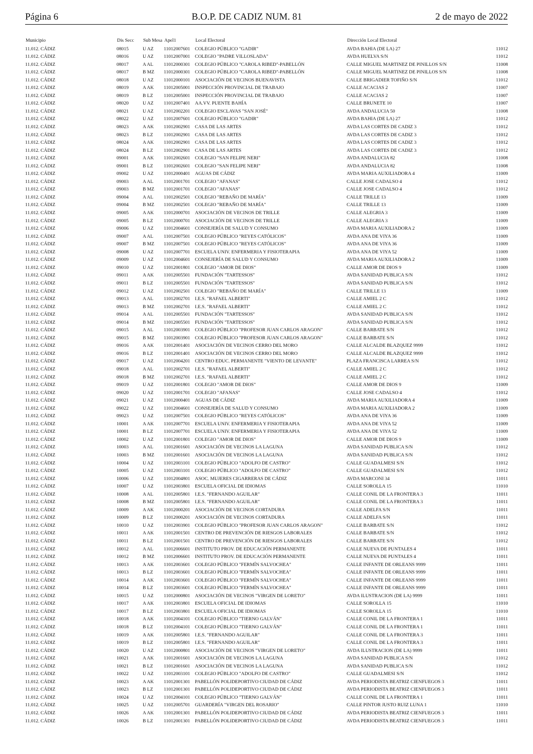Página 6 B.O.P. DE CADIZ NUM. 81 2 de mayo de 2022
| Municipio | Dis Secc | Sub Mesa | Apel1 | Local Electoral | Dirección Local Electoral | |
| --- | --- | --- | --- | --- | --- | --- |
| 11.012. CÁDIZ | 08015 | U AZ | 11012007601 | COLEGIO PÚBLICO "GADIR" | AVDA BAHIA (DE LA) 27 | 11012 |
| 11.012. CÁDIZ | 08016 | U AZ | 11012007001 | COLEGIO "PADRE VILLOSLADA" | AVDA HUELVA S/N | 11012 |
| 11.012. CÁDIZ | 08017 | A AL | 11012000301 | COLEGIO PÚBLICO "CAROLA RIBED"-PABELLÓN | CALLE MIGUEL MARTINEZ DE PINILLOS S/N | 11008 |
| 11.012. CÁDIZ | 08017 | B MZ | 11012000301 | COLEGIO PÚBLICO "CAROLA RIBED"-PABELLÓN | CALLE MIGUEL MARTINEZ DE PINILLOS S/N | 11008 |
| 11.012. CÁDIZ | 08018 | U AZ | 11012000101 | ASOCIACIÓN DE VECINOS BUENAVISTA | CALLE BRIGADIER TOFIÑO S/N | 11012 |
| 11.012. CÁDIZ | 08019 | A AK | 11012005001 | INSPECCIÓN PROVINCIAL DE TRABAJO | CALLE ACACIAS 2 | 11007 |
| 11.012. CÁDIZ | 08019 | B LZ | 11012005001 | INSPECCIÓN PROVINCIAL DE TRABAJO | CALLE ACACIAS 2 | 11007 |
| 11.012. CÁDIZ | 08020 | U AZ | 11012007401 | AA.VV. PUENTE BAHÍA | CALLE BRUNETE 10 | 11007 |
| 11.012. CÁDIZ | 08021 | U AZ | 11012002201 | COLEGIO ESCLAVAS "SAN JOSÉ" | AVDA ANDALUCIA 50 | 11008 |
| 11.012. CÁDIZ | 08022 | U AZ | 11012007601 | COLEGIO PÚBLICO "GADIR" | AVDA BAHIA (DE LA) 27 | 11012 |
| 11.012. CÁDIZ | 08023 | A AK | 11012002901 | CASA DE LAS ARTES | AVDA LAS CORTES DE CADIZ 3 | 11012 |
| 11.012. CÁDIZ | 08023 | B LZ | 11012002901 | CASA DE LAS ARTES | AVDA LAS CORTES DE CADIZ 3 | 11012 |
| 11.012. CÁDIZ | 08024 | A AK | 11012002901 | CASA DE LAS ARTES | AVDA LAS CORTES DE CADIZ 3 | 11012 |
| 11.012. CÁDIZ | 08024 | B LZ | 11012002901 | CASA DE LAS ARTES | AVDA LAS CORTES DE CADIZ 3 | 11012 |
| 11.012. CÁDIZ | 09001 | A AK | 11012002601 | COLEGIO "SAN FELIPE NERI" | AVDA ANDALUCIA 82 | 11008 |
| 11.012. CÁDIZ | 09001 | B LZ | 11012002601 | COLEGIO "SAN FELIPE NERI" | AVDA ANDALUCIA 82 | 11008 |
| 11.012. CÁDIZ | 09002 | U AZ | 11012000401 | AGUAS DE CÁDIZ | AVDA MARIA AUXILIADORA 4 | 11009 |
| 11.012. CÁDIZ | 09003 | A AL | 11012001701 | COLEGIO "AFANAS" | CALLE JOSE CADALSO 4 | 11012 |
| 11.012. CÁDIZ | 09003 | B MZ | 11012001701 | COLEGIO "AFANAS" | CALLE JOSE CADALSO 4 | 11012 |
| 11.012. CÁDIZ | 09004 | A AL | 11012002501 | COLEGIO "REBAÑO DE MARÍA" | CALLE TRILLE 13 | 11009 |
| 11.012. CÁDIZ | 09004 | B MZ | 11012002501 | COLEGIO "REBAÑO DE MARÍA" | CALLE TRILLE 13 | 11009 |
| 11.012. CÁDIZ | 09005 | A AK | 11012000701 | ASOCIACIÓN DE VECINOS DE TRILLE | CALLE ALEGRIA 3 | 11009 |
| 11.012. CÁDIZ | 09005 | B LZ | 11012000701 | ASOCIACIÓN DE VECINOS DE TRILLE | CALLE ALEGRIA 3 | 11009 |
| 11.012. CÁDIZ | 09006 | U AZ | 11012004601 | CONSEJERÍA DE SALUD Y CONSUMO | AVDA MARIA AUXILIADORA 2 | 11009 |
| 11.012. CÁDIZ | 09007 | A AL | 11012007501 | COLEGIO PÚBLICO "REYES CATÓLICOS" | AVDA ANA DE VIYA 36 | 11009 |
| 11.012. CÁDIZ | 09007 | B MZ | 11012007501 | COLEGIO PÚBLICO "REYES CATÓLICOS" | AVDA ANA DE VIYA 36 | 11009 |
| 11.012. CÁDIZ | 09008 | U AZ | 11012007701 | ESCUELA UNIV. ENFERMERIA Y FISIOTERAPIA | AVDA ANA DE VIYA 52 | 11009 |
| 11.012. CÁDIZ | 09009 | U AZ | 11012004601 | CONSEJERÍA DE SALUD Y CONSUMO | AVDA MARIA AUXILIADORA 2 | 11009 |
| 11.012. CÁDIZ | 09010 | U AZ | 11012001801 | COLEGIO "AMOR DE DIOS" | CALLE AMOR DE DIOS 9 | 11009 |
| 11.012. CÁDIZ | 09011 | A AK | 11012005501 | FUNDACIÓN "TARTESSOS" | AVDA SANIDAD PUBLICA S/N | 11012 |
| 11.012. CÁDIZ | 09011 | B LZ | 11012005501 | FUNDACIÓN "TARTESSOS" | AVDA SANIDAD PUBLICA S/N | 11012 |
| 11.012. CÁDIZ | 09012 | U AZ | 11012002501 | COLEGIO "REBAÑO DE MARÍA" | CALLE TRILLE 13 | 11009 |
| 11.012. CÁDIZ | 09013 | A AL | 11012002701 | I.E.S. "RAFAEL ALBERTI" | CALLE AMIEL 2 C | 11012 |
| 11.012. CÁDIZ | 09013 | B MZ | 11012002701 | I.E.S. "RAFAEL ALBERTI" | CALLE AMIEL 2 C | 11012 |
| 11.012. CÁDIZ | 09014 | A AL | 11012005501 | FUNDACIÓN "TARTESSOS" | AVDA SANIDAD PUBLICA S/N | 11012 |
| 11.012. CÁDIZ | 09014 | B MZ | 11012005501 | FUNDACIÓN "TARTESSOS" | AVDA SANIDAD PUBLICA S/N | 11012 |
| 11.012. CÁDIZ | 09015 | A AL | 11012003901 | COLEGIO PÚBLICO "PROFESOR JUAN CARLOS ARAGON" | CALLE BARBATE S/N | 11012 |
| 11.012. CÁDIZ | 09015 | B MZ | 11012003901 | COLEGIO PÚBLICO "PROFESOR JUAN CARLOS ARAGON" | CALLE BARBATE S/N | 11012 |
| 11.012. CÁDIZ | 09016 | A AK | 11012001401 | ASOCIACIÓN DE VECINOS CERRO DEL MORO | CALLE ALCALDE BLAZQUEZ 9999 | 11012 |
| 11.012. CÁDIZ | 09016 | B LZ | 11012001401 | ASOCIACIÓN DE VECINOS CERRO DEL MORO | CALLE ALCALDE BLAZQUEZ 9999 | 11012 |
| 11.012. CÁDIZ | 09017 | U AZ | 11012004201 | CENTRO EDUC. PERMANENTE "VIENTO DE LEVANTE" | PLAZA FRANCISCA LARREA S/N | 11012 |
| 11.012. CÁDIZ | 09018 | A AL | 11012002701 | I.E.S. "RAFAEL ALBERTI" | CALLE AMIEL 2 C | 11012 |
| 11.012. CÁDIZ | 09018 | B MZ | 11012002701 | I.E.S. "RAFAEL ALBERTI" | CALLE AMIEL 2 C | 11012 |
| 11.012. CÁDIZ | 09019 | U AZ | 11012001801 | COLEGIO "AMOR DE DIOS" | CALLE AMOR DE DIOS 9 | 11009 |
| 11.012. CÁDIZ | 09020 | U AZ | 11012001701 | COLEGIO "AFANAS" | CALLE JOSE CADALSO 4 | 11012 |
| 11.012. CÁDIZ | 09021 | U AZ | 11012000401 | AGUAS DE CÁDIZ | AVDA MARIA AUXILIADORA 4 | 11009 |
| 11.012. CÁDIZ | 09022 | U AZ | 11012004601 | CONSEJERÍA DE SALUD Y CONSUMO | AVDA MARIA AUXILIADORA 2 | 11009 |
| 11.012. CÁDIZ | 09023 | U AZ | 11012007501 | COLEGIO PÚBLICO "REYES CATÓLICOS" | AVDA ANA DE VIYA 36 | 11009 |
| 11.012. CÁDIZ | 10001 | A AK | 11012007701 | ESCUELA UNIV. ENFERMERIA Y FISIOTERAPIA | AVDA ANA DE VIYA 52 | 11009 |
| 11.012. CÁDIZ | 10001 | B LZ | 11012007701 | ESCUELA UNIV. ENFERMERIA Y FISIOTERAPIA | AVDA ANA DE VIYA 52 | 11009 |
| 11.012. CÁDIZ | 10002 | U AZ | 11012001801 | COLEGIO "AMOR DE DIOS" | CALLE AMOR DE DIOS 9 | 11009 |
| 11.012. CÁDIZ | 10003 | A AL | 11012001601 | ASOCIACIÓN DE VECINOS LA LAGUNA | AVDA SANIDAD PUBLICA S/N | 11012 |
| 11.012. CÁDIZ | 10003 | B MZ | 11012001601 | ASOCIACIÓN DE VECINOS LA LAGUNA | AVDA SANIDAD PUBLICA S/N | 11012 |
| 11.012. CÁDIZ | 10004 | U AZ | 11012003101 | COLEGIO PÚBLICO "ADOLFO DE CASTRO" | CALLE GUADALMESI S/N | 11012 |
| 11.012. CÁDIZ | 10005 | U AZ | 11012003101 | COLEGIO PÚBLICO "ADOLFO DE CASTRO" | CALLE GUADALMESI S/N | 11012 |
| 11.012. CÁDIZ | 10006 | U AZ | 11012004801 | ASOC. MUJERES CIGARRERAS DE CÁDIZ | AVDA MARCONI 34 | 11011 |
| 11.012. CÁDIZ | 10007 | U AZ | 11012003801 | ESCUELA OFICIAL DE IDIOMAS | CALLE SOROLLA 15 | 11010 |
| 11.012. CÁDIZ | 10008 | A AL | 11012005801 | I.E.S. "FERNANDO AGUILAR" | CALLE CONIL DE LA FRONTERA 3 | 11011 |
| 11.012. CÁDIZ | 10008 | B MZ | 11012005801 | I.E.S. "FERNANDO AGUILAR" | CALLE CONIL DE LA FRONTERA 3 | 11011 |
| 11.012. CÁDIZ | 10009 | A AK | 11012000201 | ASOCIACIÓN DE VECINOS CORTADURA | CALLE ADELFA S/N | 11011 |
| 11.012. CÁDIZ | 10009 | B LZ | 11012000201 | ASOCIACIÓN DE VECINOS CORTADURA | CALLE ADELFA S/N | 11011 |
| 11.012. CÁDIZ | 10010 | U AZ | 11012003901 | COLEGIO PÚBLICO "PROFESOR JUAN CARLOS ARAGON" | CALLE BARBATE S/N | 11012 |
| 11.012. CÁDIZ | 10011 | A AK | 11012001501 | CENTRO DE PREVENCIÓN DE RIESGOS LABORALES | CALLE BARBATE S/N | 11012 |
| 11.012. CÁDIZ | 10011 | B LZ | 11012001501 | CENTRO DE PREVENCIÓN DE RIESGOS LABORALES | CALLE BARBATE S/N | 11012 |
| 11.012. CÁDIZ | 10012 | A AL | 11012006601 | INSTITUTO PROV. DE EDUCACIÓN PERMANENTE | CALLE NUEVA DE PUNTALES 4 | 11011 |
| 11.012. CÁDIZ | 10012 | B MZ | 11012006601 | INSTITUTO PROV. DE EDUCACIÓN PERMANENTE | CALLE NUEVA DE PUNTALES 4 | 11011 |
| 11.012. CÁDIZ | 10013 | A AK | 11012003601 | COLEGIO PÚBLICO "FERMÍN SALVOCHEA" | CALLE INFANTE DE ORLEANS 9999 | 11011 |
| 11.012. CÁDIZ | 10013 | B LZ | 11012003601 | COLEGIO PÚBLICO "FERMÍN SALVOCHEA" | CALLE INFANTE DE ORLEANS 9999 | 11011 |
| 11.012. CÁDIZ | 10014 | A AK | 11012003601 | COLEGIO PÚBLICO "FERMÍN SALVOCHEA" | CALLE INFANTE DE ORLEANS 9999 | 11011 |
| 11.012. CÁDIZ | 10014 | B LZ | 11012003601 | COLEGIO PÚBLICO "FERMÍN SALVOCHEA" | CALLE INFANTE DE ORLEANS 9999 | 11011 |
| 11.012. CÁDIZ | 10015 | U AZ | 11012000801 | ASOCIACIÓN DE VECINOS "VIRGEN DE LORETO" | AVDA ILUSTRACION (DE LA) 9999 | 11011 |
| 11.012. CÁDIZ | 10017 | A AK | 11012003801 | ESCUELA OFICIAL DE IDIOMAS | CALLE SOROLLA 15 | 11010 |
| 11.012. CÁDIZ | 10017 | B LZ | 11012003801 | ESCUELA OFICIAL DE IDIOMAS | CALLE SOROLLA 15 | 11010 |
| 11.012. CÁDIZ | 10018 | A AK | 11012004101 | COLEGIO PÚBLICO "TIERNO GALVÁN" | CALLE CONIL DE LA FRONTERA 1 | 11011 |
| 11.012. CÁDIZ | 10018 | B LZ | 11012004101 | COLEGIO PÚBLICO "TIERNO GALVÁN" | CALLE CONIL DE LA FRONTERA 1 | 11011 |
| 11.012. CÁDIZ | 10019 | A AK | 11012005801 | I.E.S. "FERNANDO AGUILAR" | CALLE CONIL DE LA FRONTERA 3 | 11011 |
| 11.012. CÁDIZ | 10019 | B LZ | 11012005801 | I.E.S. "FERNANDO AGUILAR" | CALLE CONIL DE LA FRONTERA 3 | 11011 |
| 11.012. CÁDIZ | 10020 | U AZ | 11012000801 | ASOCIACIÓN DE VECINOS "VIRGEN DE LORETO" | AVDA ILUSTRACION (DE LA) 9999 | 11011 |
| 11.012. CÁDIZ | 10021 | A AK | 11012001601 | ASOCIACIÓN DE VECINOS LA LAGUNA | AVDA SANIDAD PUBLICA S/N | 11012 |
| 11.012. CÁDIZ | 10021 | B LZ | 11012001601 | ASOCIACIÓN DE VECINOS LA LAGUNA | AVDA SANIDAD PUBLICA S/N | 11012 |
| 11.012. CÁDIZ | 10022 | U AZ | 11012003101 | COLEGIO PÚBLICO "ADOLFO DE CASTRO" | CALLE GUADALMESI S/N | 11012 |
| 11.012. CÁDIZ | 10023 | A AK | 11012001301 | PABELLÓN POLIDEPORTIVO CIUDAD DE CÁDIZ | AVDA PERIODISTA BEATRIZ CIENFUEGOS 3 | 11011 |
| 11.012. CÁDIZ | 10023 | B LZ | 11012001301 | PABELLÓN POLIDEPORTIVO CIUDAD DE CÁDIZ | AVDA PERIODISTA BEATRIZ CIENFUEGOS 3 | 11011 |
| 11.012. CÁDIZ | 10024 | U AZ | 11012004101 | COLEGIO PÚBLICO "TIERNO GALVÁN" | CALLE CONIL DE LA FRONTERA 1 | 11011 |
| 11.012. CÁDIZ | 10025 | U AZ | 11012005701 | GUARDERÍA "VIRGEN DEL ROSARIO" | CALLE PINTOR JUSTO RUIZ LUNA 1 | 11010 |
| 11.012. CÁDIZ | 10026 | A AK | 11012001301 | PABELLÓN POLIDEPORTIVO CIUDAD DE CÁDIZ | AVDA PERIODISTA BEATRIZ CIENFUEGOS 3 | 11011 |
| 11.012. CÁDIZ | 10026 | B LZ | 11012001301 | PABELLÓN POLIDEPORTIVO CIUDAD DE CÁDIZ | AVDA PERIODISTA BEATRIZ CIENFUEGOS 3 | 11011 |